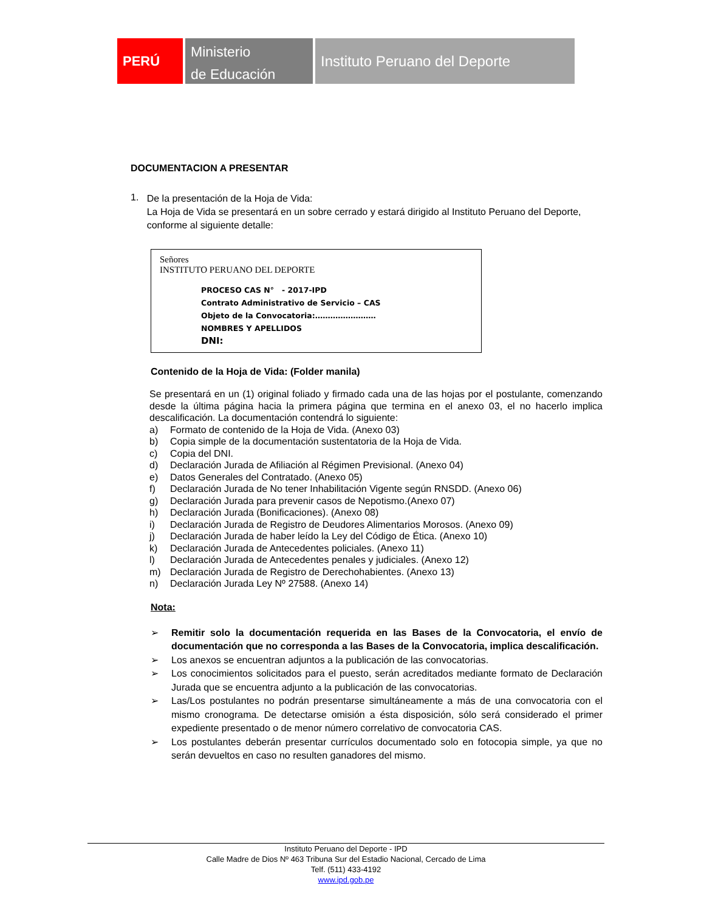PERÚ
Ministerio
de Educación
Instituto Peruano del Deporte
DOCUMENTACION A PRESENTAR
1.
De la presentación de la Hoja de Vida:
La Hoja de Vida se presentará en un sobre cerrado y estará dirigido al Instituto Peruano del Deporte, conforme al siguiente detalle:
Señores
INSTITUTO PERUANO DEL DEPORTE
PROCESO CAS N° - 2017-IPD
Contrato Administrativo de Servicio – CAS
Objeto de la Convocatoria:……………………
NOMBRES Y APELLIDOS
DNI:
Contenido de la Hoja de Vida: (Folder manila)
Se presentará en un (1) original foliado y firmado cada una de las hojas por el postulante, comenzando desde la última página hacia la primera página que termina en el anexo 03, el no hacerlo implica descalificación. La documentación contendrá lo siguiente:
a) Formato de contenido de la Hoja de Vida. (Anexo 03)
b) Copia simple de la documentación sustentatoria de la Hoja de Vida.
c) Copia del DNI.
d) Declaración Jurada de Afiliación al Régimen Previsional. (Anexo 04)
e) Datos Generales del Contratado. (Anexo 05)
f) Declaración Jurada de No tener Inhabilitación Vigente según RNSDD. (Anexo 06)
g) Declaración Jurada para prevenir casos de Nepotismo.(Anexo 07)
h) Declaración Jurada (Bonificaciones). (Anexo 08)
i) Declaración Jurada de Registro de Deudores Alimentarios Morosos. (Anexo 09)
j) Declaración Jurada de haber leído la Ley del Código de Ética. (Anexo 10)
k) Declaración Jurada de Antecedentes policiales. (Anexo 11)
l) Declaración Jurada de Antecedentes penales y judiciales. (Anexo 12)
m) Declaración Jurada de Registro de Derechohabientes. (Anexo 13)
n) Declaración Jurada Ley Nº 27588. (Anexo 14)
Nota:
➢ Remitir solo la documentación requerida en las Bases de la Convocatoria, el envío de documentación que no corresponda a las Bases de la Convocatoria, implica descalificación.
➢ Los anexos se encuentran adjuntos a la publicación de las convocatorias.
➢ Los conocimientos solicitados para el puesto, serán acreditados mediante formato de Declaración Jurada que se encuentra adjunto a la publicación de las convocatorias.
➢ Las/Los postulantes no podrán presentarse simultáneamente a más de una convocatoria con el mismo cronograma. De detectarse omisión a ésta disposición, sólo será considerado el primer expediente presentado o de menor número correlativo de convocatoria CAS.
➢ Los postulantes deberán presentar currículos documentado solo en fotocopia simple, ya que no serán devueltos en caso no resulten ganadores del mismo.
Instituto Peruano del Deporte - IPD
Calle Madre de Dios Nº 463 Tribuna Sur del Estadio Nacional, Cercado de Lima
Telf. (511) 433-4192
www.ipd.gob.pe